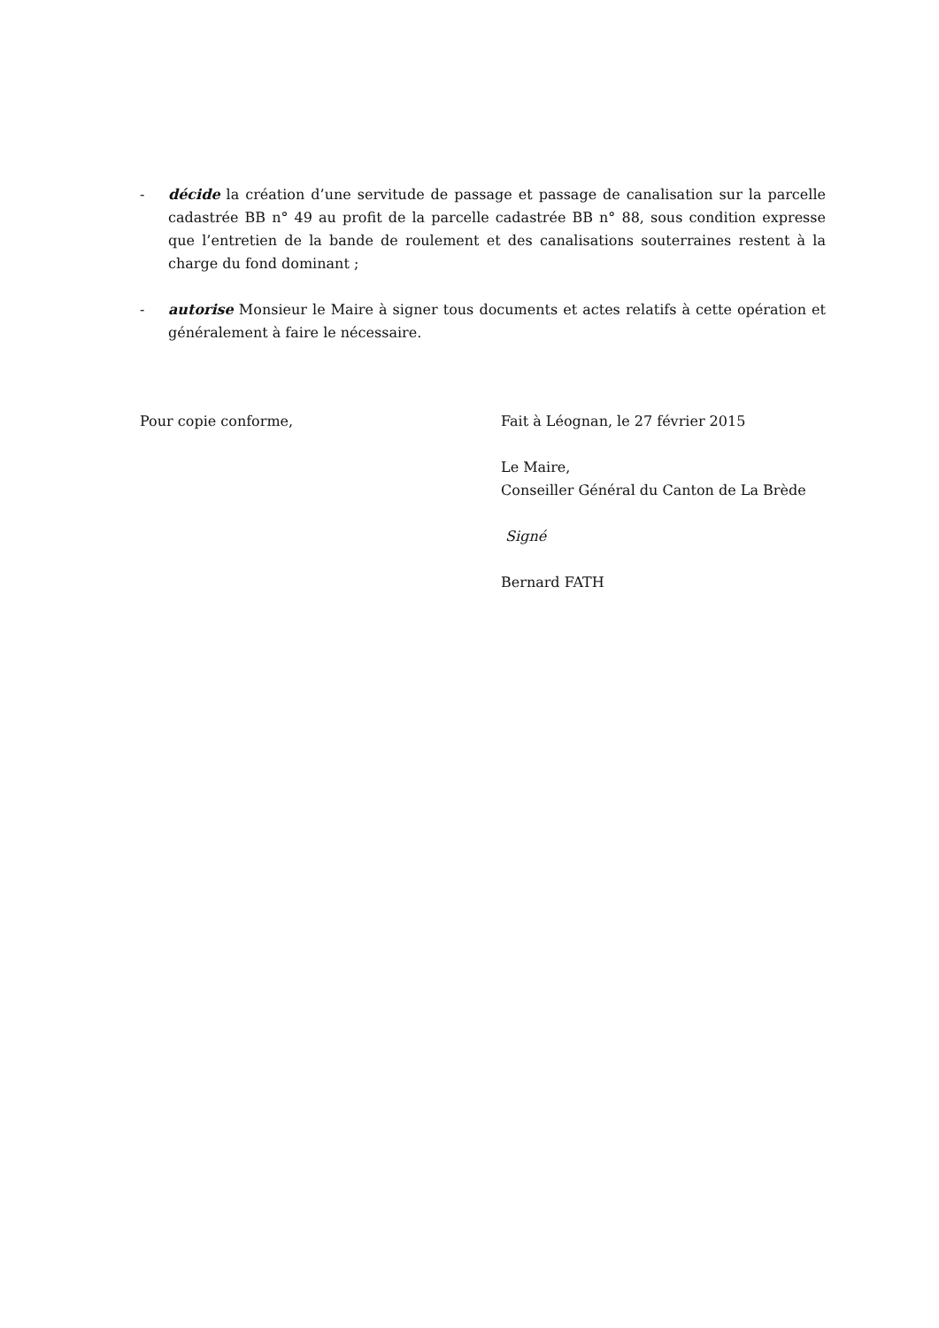- décide la création d’une servitude de passage et passage de canalisation sur la parcelle cadastrée BB n° 49 au profit de la parcelle cadastrée BB n° 88, sous condition expresse que l’entretien de la bande de roulement et des canalisations souterraines restent à la charge du fond dominant ;
- autorise Monsieur le Maire à signer tous documents et actes relatifs à cette opération et généralement à faire le nécessaire.
Pour copie conforme, Fait à Léognan, le 27 février 2015
Le Maire,
Conseiller Général du Canton de La Brède
Signé
Bernard FATH